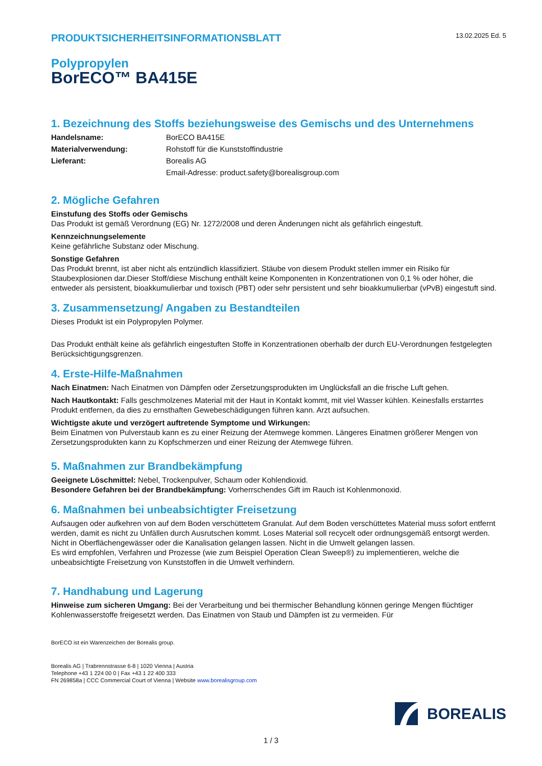PRODUKTSICHERHEITSINFORMATIONSBLATT
13.02.2025 Ed. 5
Polypropylen
BorECO™ BA415E
1. Bezeichnung des Stoffs beziehungsweise des Gemischs und des Unternehmens
Handelsname: BorECO BA415E Materialverwendung: Rohstoff für die Kunststoffindustrie Lieferant: Borealis AG Email-Adresse: product.safety@borealisgroup.com
2. Mögliche Gefahren
Einstufung des Stoffs oder Gemischs
Das Produkt ist gemäß Verordnung (EG) Nr. 1272/2008 und deren Änderungen nicht als gefährlich eingestuft.
Kennzeichnungselemente
Keine gefährliche Substanz oder Mischung.
Sonstige Gefahren
Das Produkt brennt, ist aber nicht als entzündlich klassifiziert. Stäube von diesem Produkt stellen immer ein Risiko für Staubexplosionen dar.Dieser Stoff/diese Mischung enthält keine Komponenten in Konzentrationen von 0,1 % oder höher, die entweder als persistent, bioakkumulierbar und toxisch (PBT) oder sehr persistent und sehr bioakkumulierbar (vPvB) eingestuft sind.
3. Zusammensetzung/ Angaben zu Bestandteilen
Dieses Produkt ist ein Polypropylen Polymer.
Das Produkt enthält keine als gefährlich eingestuften Stoffe in Konzentrationen oberhalb der durch EU-Verordnungen festgelegten Berücksichtigungsgrenzen.
4. Erste-Hilfe-Maßnahmen
Nach Einatmen: Nach Einatmen von Dämpfen oder Zersetzungsprodukten im Unglücksfall an die frische Luft gehen.
Nach Hautkontakt: Falls geschmolzenes Material mit der Haut in Kontakt kommt, mit viel Wasser kühlen. Keinesfalls erstarrtes Produkt entfernen, da dies zu ernsthaften Gewebeschädigungen führen kann. Arzt aufsuchen.
Wichtigste akute und verzögert auftretende Symptome und Wirkungen:
Beim Einatmen von Pulverstaub kann es zu einer Reizung der Atemwege kommen. Längeres Einatmen größerer Mengen von Zersetzungsprodukten kann zu Kopfschmerzen und einer Reizung der Atemwege führen.
5. Maßnahmen zur Brandbekämpfung
Geeignete Löschmittel: Nebel, Trockenpulver, Schaum oder Kohlendioxid.
Besondere Gefahren bei der Brandbekämpfung: Vorherrschendes Gift im Rauch ist Kohlenmonoxid.
6. Maßnahmen bei unbeabsichtigter Freisetzung
Aufsaugen oder aufkehren von auf dem Boden verschüttetem Granulat. Auf dem Boden verschüttetes Material muss sofort entfernt werden, damit es nicht zu Unfällen durch Ausrutschen kommt. Loses Material soll recycelt oder ordnungsgemäß entsorgt werden. Nicht in Oberflächengewässer oder die Kanalisation gelangen lassen. Nicht in die Umwelt gelangen lassen.
Es wird empfohlen, Verfahren und Prozesse (wie zum Beispiel Operation Clean Sweep®) zu implementieren, welche die unbeabsichtigte Freisetzung von Kunststoffen in die Umwelt verhindern.
7. Handhabung und Lagerung
Hinweise zum sicheren Umgang: Bei der Verarbeitung und bei thermischer Behandlung können geringe Mengen flüchtiger Kohlenwasserstoffe freigesetzt werden. Das Einatmen von Staub und Dämpfen ist zu vermeiden. Für
BorECO ist ein Warenzeichen der Borealis group.
Borealis AG | Trabrennstrasse 6-8 | 1020 Vienna | Austria
Telephone +43 1 224 00 0 | Fax +43 1 22 400 333
FN 269858a | CCC Commercial Court of Vienna | Website www.borealisgroup.com
BOREALIS
1 / 3